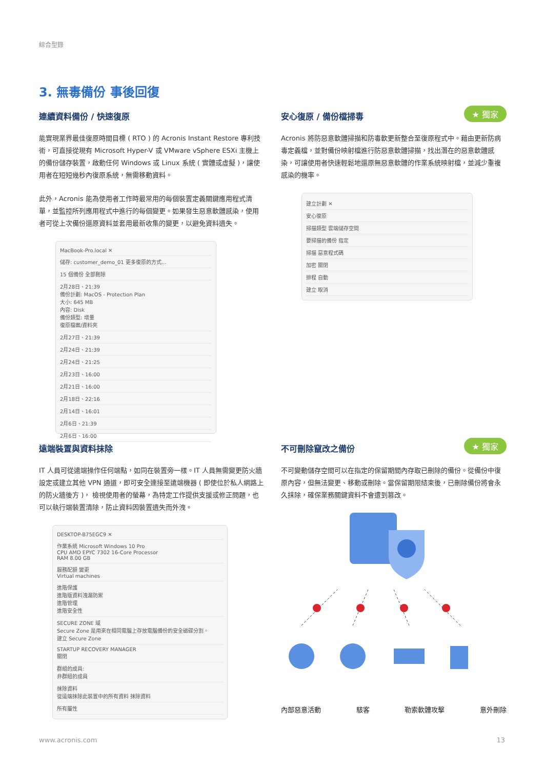綜合型錄
3. 無毒備份 事後回復
連續資料備份 / 快速復原
能實現業界最佳復原時間目標 ( RTO ) 的 Acronis Instant Restore 專利技術，可直接從現有 Microsoft Hyper-V 或 VMware vSphere ESXi 主機上的備份儲存裝置，啟動任何 Windows 或 Linux 系統 ( 實體或虛擬 )，讓使用者在短短幾秒內復原系統，無需移動資料。
此外，Acronis 能為使用者工作時最常用的每個裝置定義關鍵應用程式清單，並監控所列應用程式中進行的每個變更。如果發生惡意軟體感染，使用者可從上次備份還原資料並套用最新收集的變更，以避免資料遺失。
MacBook-Pro.local ✕
儲存: customer_demo_01 更多復原的方式...
15 個備份 全部刪除
2月28日、21:39
備份計劃: MacOS - Protection Plan
大小: 645 MB
內容: Disk
備份類型: 增量
復原檔案/資料夾
2月27日、21:39
2月24日、21:39
2月24日、21:25
2月23日、16:00
2月21日、16:00
2月18日、22:16
2月14日、16:01
2月6日、21:39
2月6日、16:00
★ 獨家
安心復原 / 備份檔掃毒
Acronis 將防惡意軟體掃描和防毒軟更新整合至復原程式中。藉由更新防病毒定義檔，並對備份映射檔進行防惡意軟體掃描，找出潛在的惡意軟體感染，可讓使用者快速輕鬆地還原無惡意軟體的作業系統映射檔，並減少重複感染的機率。
建立計劃 ✕
安心復原
掃描類型 雲端儲存空間
要掃描的備份 指定
掃描 惡意程式碼
加密 關閉
排程 自動
建立 取消
遠端裝置與資料抹除
IT 人員可從遠端操作任何端點，如同在裝置旁一樣。IT 人員無需變更防火牆設定或建立其他 VPN 通道，即可安全連接至遠端機器 ( 即使位於私人網路上的防火牆後方 )， 檢視使用者的螢幕，為特定工作提供支援或修正問題，也可以執行端裝置清除，防止資料因裝置遺失而外洩。
DESKTOP-B75EGC9 ✕
作業系統 Microsoft Windows 10 Pro
CPU AMD EPYC 7302 16-Core Processor
RAM 8.00 GB
服務配額 變更
Virtual machines
進階保護
進階版資料洩漏防禦
進階管理
進階安全性
SECURE ZONE 域
Secure Zone 是用來在相同電腦上存放電腦備份的安全磁碟分割。
建立 Secure Zone
STARTUP RECOVERY MANAGER
關閉
群組的成員:
非群組的成員
抹除資料
從遠端抹除此裝置中的所有資料 抹除資料
所有屬性
★ 獨家
不可刪除竄改之備份
不可變動儲存空間可以在指定的保留期間內存取已刪除的備份。從備份中復原內容，但無法變更、移動或刪除。當保留期限結束後，已刪除備份將會永久抹除，確保業務關鍵資料不會遭到篡改。
內部惡意活動 駭客 勒索軟體攻擊 意外刪除
www.acronis.com 13